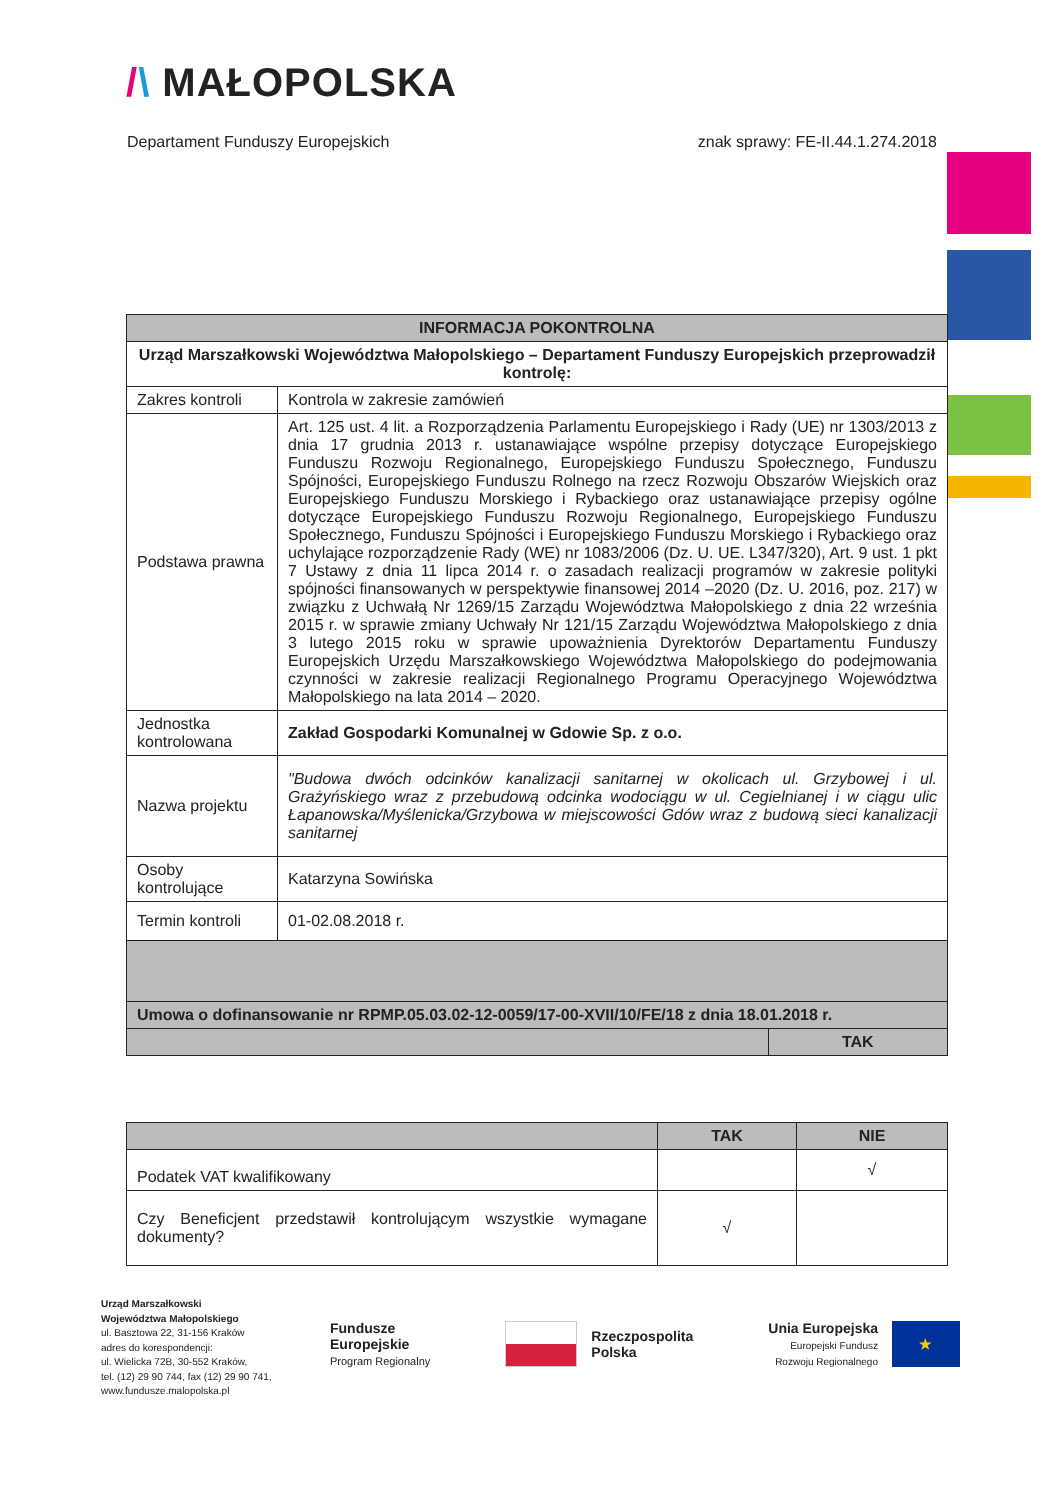/\ MAŁOPOLSKA
Departament Funduszy Europejskich znak sprawy: FE-II.44.1.274.2018
| INFORMACJA POKONTROLNA | | |
| --- | --- | --- |
| Urząd Marszałkowski Województwa Małopolskiego – Departament Funduszy Europejskich przeprowadził kontrolę: | | |
| Zakres kontroli | Kontrola w zakresie zamówień | |
| Podstawa prawna | Art. 125 ust. 4 lit. a Rozporządzenia Parlamentu Europejskiego i Rady (UE) nr 1303/2013 z dnia 17 grudnia 2013 r. ustanawiające wspólne przepisy dotyczące Europejskiego Funduszu Rozwoju Regionalnego, Europejskiego Funduszu Społecznego, Funduszu Spójności, Europejskiego Funduszu Rolnego na rzecz Rozwoju Obszarów Wiejskich oraz Europejskiego Funduszu Morskiego i Rybackiego oraz ustanawiające przepisy ogólne dotyczące Europejskiego Funduszu Rozwoju Regionalnego, Europejskiego Funduszu Społecznego, Funduszu Spójności i Europejskiego Funduszu Morskiego i Rybackiego oraz uchylające rozporządzenie Rady (WE) nr 1083/2006 (Dz. U. UE. L347/320), Art. 9 ust. 1 pkt 7 Ustawy z dnia 11 lipca 2014 r. o zasadach realizacji programów w zakresie polityki spójności finansowanych w perspektywie finansowej 2014 –2020 (Dz. U. 2016, poz. 217) w związku z Uchwałą Nr 1269/15 Zarządu Województwa Małopolskiego z dnia 22 września 2015 r. w sprawie zmiany Uchwały Nr 121/15 Zarządu Województwa Małopolskiego z dnia 3 lutego 2015 roku w sprawie upoważnienia Dyrektorów Departamentu Funduszy Europejskich Urzędu Marszałkowskiego Województwa Małopolskiego do podejmowania czynności w zakresie realizacji Regionalnego Programu Operacyjnego Województwa Małopolskiego na lata 2014 – 2020. | |
| Jednostka kontrolowana | Zakład Gospodarki Komunalnej w Gdowie Sp. z o.o. | |
| Nazwa projektu | "Budowa dwóch odcinków kanalizacji sanitarnej w okolicach ul. Grzybowej i ul. Grażyńskiego wraz z przebudową odcinka wodociągu w ul. Cegielnianej i w ciągu ulic Łapanowska/Myślenicka/Grzybowa w miejscowości Gdów wraz z budową sieci kanalizacji sanitarnej | |
| Osoby kontrolujące | Katarzyna Sowińska | |
| Termin kontroli | 01-02.08.2018 r. | |
| Umowa o dofinansowanie nr RPMP.05.03.02-12-0059/17-00-XVII/10/FE/18 z dnia 18.01.2018 r. | | |
| | | TAK |
| | TAK | NIE |
| Podatek VAT kwalifikowany | | √ |
| Czy Beneficjent przedstawił kontrolującym wszystkie wymagane dokumenty? | √ | |
Urząd Marszałkowski
Województwa Małopolskiego
ul. Basztowa 22, 31-156 Kraków
adres do korespondencji:
ul. Wielicka 72B, 30-552 Kraków,
tel. (12) 29 90 744, fax (12) 29 90 741,
www.fundusze.malopolska.pl
Fundusze
Europejskie
Program Regionalny
Rzeczpospolita
Polska
Unia Europejska
Europejski Fundusz
Rozwoju Regionalnego
★